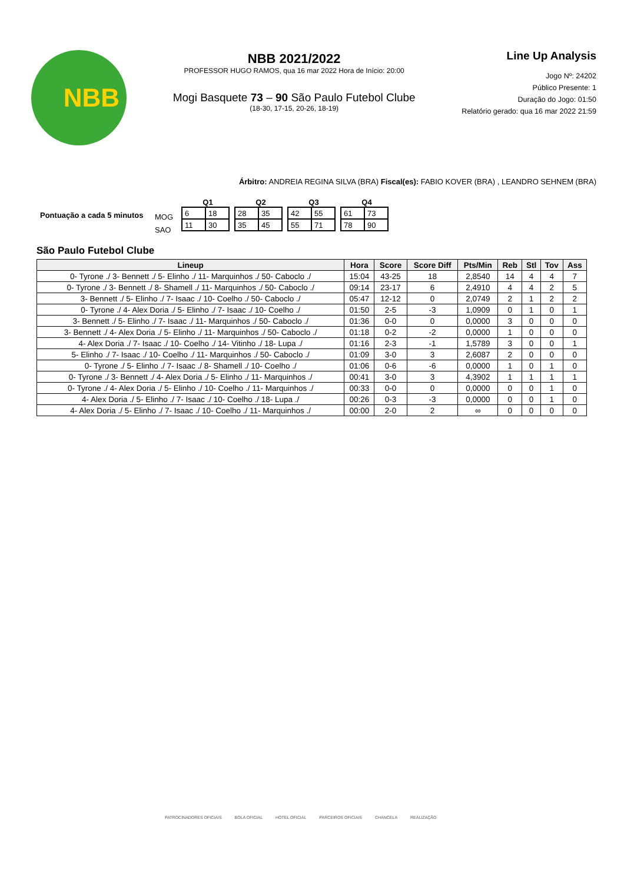NBB
NBB 2021/2022
PROFESSOR HUGO RAMOS, qua 16 mar 2022 Hora de Início: 20:00
Mogi Basquete 73 – 90 São Paulo Futebol Clube
(18-30, 17-15, 20-26, 18-19)
Line Up Analysis
Jogo Nº: 24202
Público Presente: 1
Duração do Jogo: 01:50
Relatório gerado: qua 16 mar 2022 21:59
Árbitro: ANDREIA REGINA SILVA (BRA) Fiscal(es): FABIO KOVER (BRA) , LEANDRO SEHNEM (BRA)
Pontuação a cada 5 minutos
MOG
SAO
Q1
| 6 | 18 |
| 11 | 30 |
Q2
| 28 | 35 |
| 35 | 45 |
Q3
| 42 | 55 |
| 55 | 71 |
Q4
| 61 | 73 |
| 78 | 90 |
São Paulo Futebol Clube
| Lineup | Hora | Score | Score Diff | Pts/Min | Reb | Stl | Tov | Ass |
| --- | --- | --- | --- | --- | --- | --- | --- | --- |
| 0- Tyrone ./ 3- Bennett ./ 5- Elinho ./ 11- Marquinhos ./ 50- Caboclo ./ | 15:04 | 43-25 | 18 | 2,8540 | 14 | 4 | 4 | 7 |
| 0- Tyrone ./ 3- Bennett ./ 8- Shamell ./ 11- Marquinhos ./ 50- Caboclo ./ | 09:14 | 23-17 | 6 | 2,4910 | 4 | 4 | 2 | 5 |
| 3- Bennett ./ 5- Elinho ./ 7- Isaac ./ 10- Coelho ./ 50- Caboclo ./ | 05:47 | 12-12 | 0 | 2,0749 | 2 | 1 | 2 | 2 |
| 0- Tyrone ./ 4- Alex Doria ./ 5- Elinho ./ 7- Isaac ./ 10- Coelho ./ | 01:50 | 2-5 | -3 | 1,0909 | 0 | 1 | 0 | 1 |
| 3- Bennett ./ 5- Elinho ./ 7- Isaac ./ 11- Marquinhos ./ 50- Caboclo ./ | 01:36 | 0-0 | 0 | 0,0000 | 3 | 0 | 0 | 0 |
| 3- Bennett ./ 4- Alex Doria ./ 5- Elinho ./ 11- Marquinhos ./ 50- Caboclo ./ | 01:18 | 0-2 | -2 | 0,0000 | 1 | 0 | 0 | 0 |
| 4- Alex Doria ./ 7- Isaac ./ 10- Coelho ./ 14- Vitinho ./ 18- Lupa ./ | 01:16 | 2-3 | -1 | 1,5789 | 3 | 0 | 0 | 1 |
| 5- Elinho ./ 7- Isaac ./ 10- Coelho ./ 11- Marquinhos ./ 50- Caboclo ./ | 01:09 | 3-0 | 3 | 2,6087 | 2 | 0 | 0 | 0 |
| 0- Tyrone ./ 5- Elinho ./ 7- Isaac ./ 8- Shamell ./ 10- Coelho ./ | 01:06 | 0-6 | -6 | 0,0000 | 1 | 0 | 1 | 0 |
| 0- Tyrone ./ 3- Bennett ./ 4- Alex Doria ./ 5- Elinho ./ 11- Marquinhos ./ | 00:41 | 3-0 | 3 | 4,3902 | 1 | 1 | 1 | 1 |
| 0- Tyrone ./ 4- Alex Doria ./ 5- Elinho ./ 10- Coelho ./ 11- Marquinhos ./ | 00:33 | 0-0 | 0 | 0,0000 | 0 | 0 | 1 | 0 |
| 4- Alex Doria ./ 5- Elinho ./ 7- Isaac ./ 10- Coelho ./ 18- Lupa ./ | 00:26 | 0-3 | -3 | 0,0000 | 0 | 0 | 1 | 0 |
| 4- Alex Doria ./ 5- Elinho ./ 7- Isaac ./ 10- Coelho ./ 11- Marquinhos ./ | 00:00 | 2-0 | 2 | ∞ | 0 | 0 | 0 | 0 |
PATROCINADORES OFICIAIS BOLA OFICIAL HOTEL OFICIAL PARCEIROS OFICIAIS CHANCELA REALIZAÇÃO